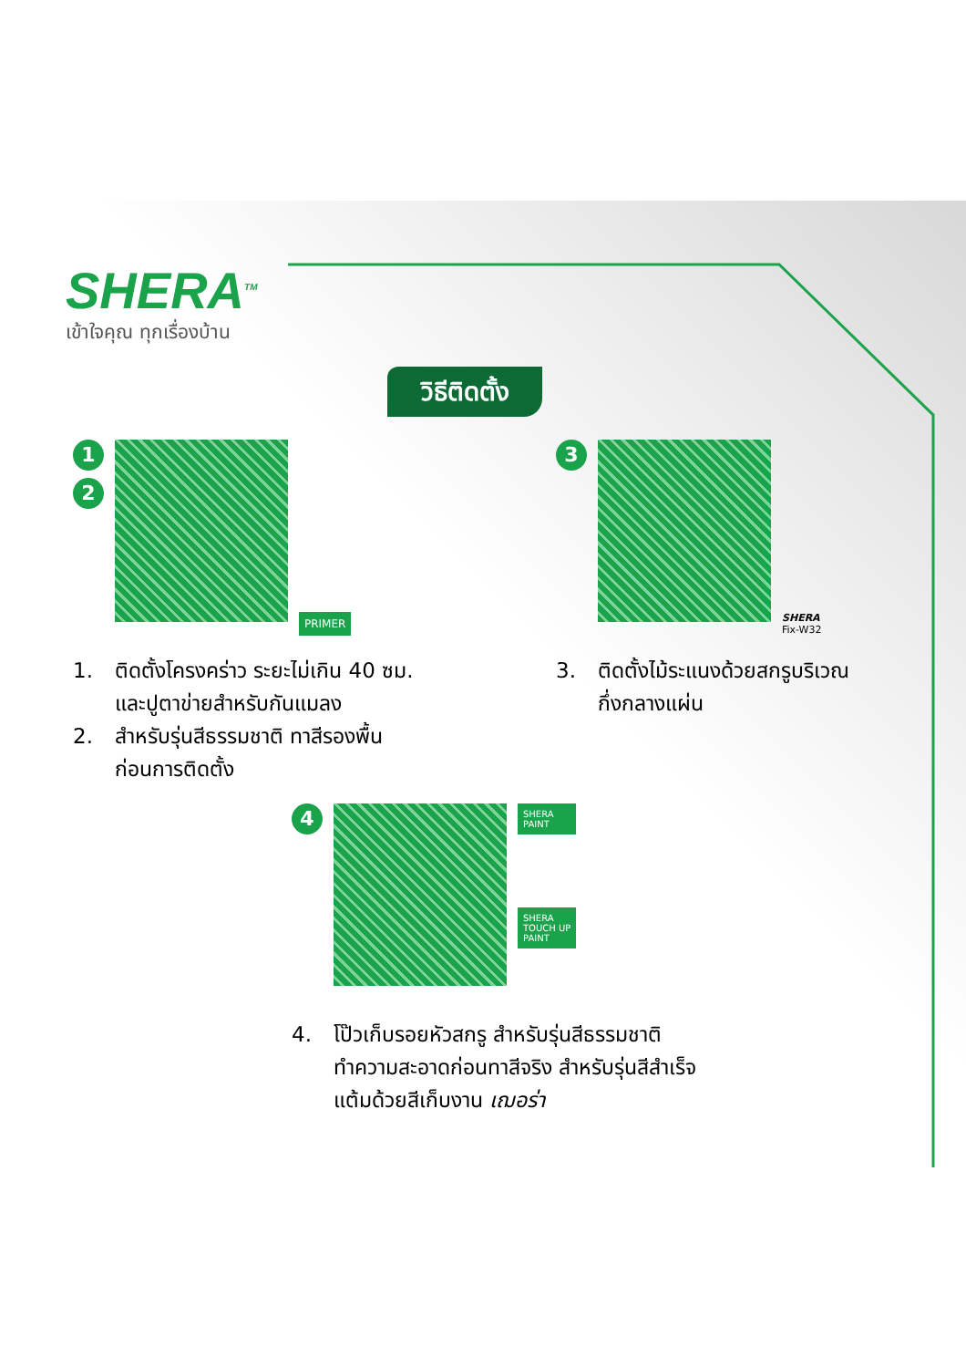SHERA<sup>TM</sup>
เข้าใจคุณ ทุกเรื่องบ้าน
วิธีติดตั้ง
1
2
PRIMER
1. ติดตั้งโครงคร่าว ระยะไม่เกิน 40 ซม.
และปูตาข่ายสำหรับกันแมลง
2. สำหรับรุ่นสีธรรมชาติ ทาสีรองพื้น
ก่อนการติดตั้ง
3
SHERA
Fix-W32
3. ติดตั้งไม้ระแนงด้วยสกรูบริเวณ
กึ่งกลางแผ่น
4
SHERA
PAINT
SHERA
TOUCH UP
PAINT
4. โป๊วเก็บรอยหัวสกรู สำหรับรุ่นสีธรรมชาติ
ทำความสะอาดก่อนทาสีจริง สำหรับรุ่นสีสำเร็จ
แต้มด้วยสีเก็บงาน เฌอร่า